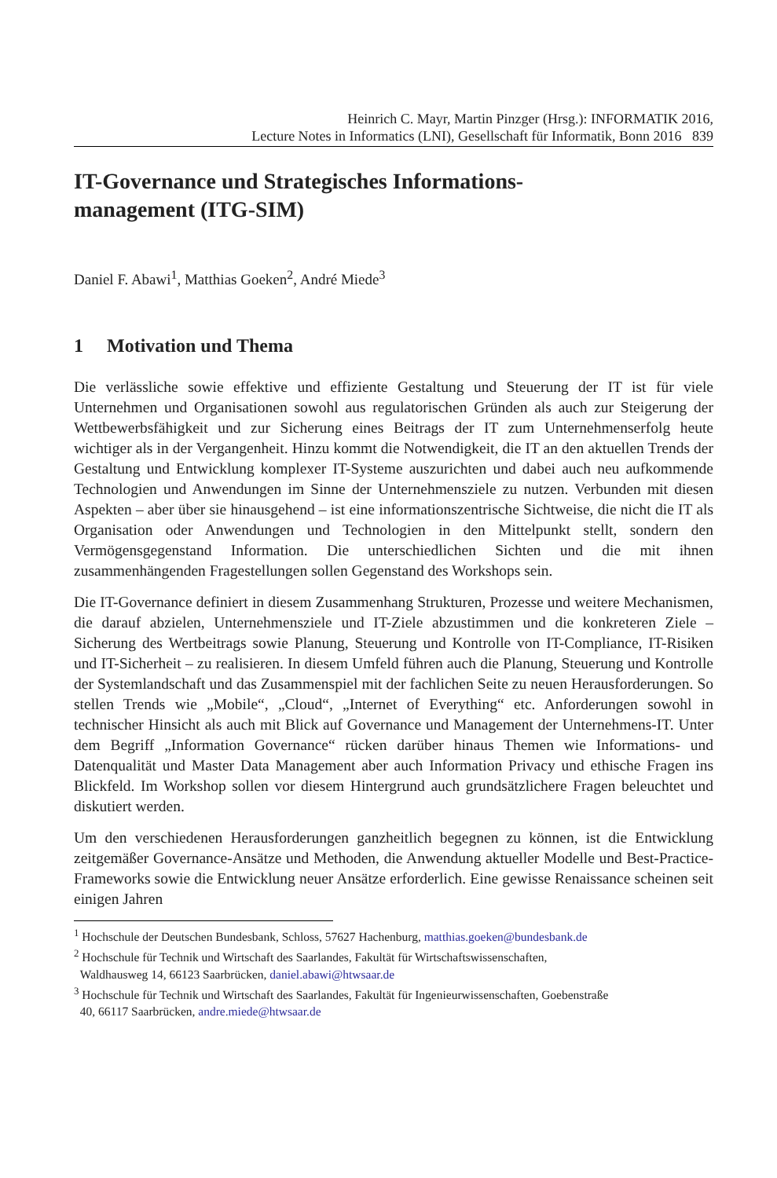Heinrich C. Mayr, Martin Pinzger (Hrsg.): INFORMATIK 2016,
Lecture Notes in Informatics (LNI), Gesellschaft für Informatik, Bonn 2016 839
IT-Governance und Strategisches Informations-
management (ITG-SIM)
Daniel F. Abawi<sup>1</sup>, Matthias Goeken<sup>2</sup>, André Miede<sup>3</sup>
1 Motivation und Thema
Die verlässliche sowie effektive und effiziente Gestaltung und Steuerung der IT ist für viele Unternehmen und Organisationen sowohl aus regulatorischen Gründen als auch zur Steigerung der Wettbewerbsfähigkeit und zur Sicherung eines Beitrags der IT zum Unternehmenserfolg heute wichtiger als in der Vergangenheit. Hinzu kommt die Notwendigkeit, die IT an den aktuellen Trends der Gestaltung und Entwicklung komplexer IT-Systeme auszurichten und dabei auch neu aufkommende Technologien und Anwendungen im Sinne der Unternehmensziele zu nutzen. Verbunden mit diesen Aspekten – aber über sie hinausgehend – ist eine informationszentrische Sichtweise, die nicht die IT als Organisation oder Anwendungen und Technologien in den Mittelpunkt stellt, sondern den Vermögensgegenstand Information. Die unterschiedlichen Sichten und die mit ihnen zusammenhängenden Fragestellungen sollen Gegenstand des Workshops sein.
Die IT-Governance definiert in diesem Zusammenhang Strukturen, Prozesse und weitere Mechanismen, die darauf abzielen, Unternehmensziele und IT-Ziele abzustimmen und die konkreteren Ziele – Sicherung des Wertbeitrags sowie Planung, Steuerung und Kontrolle von IT-Compliance, IT-Risiken und IT-Sicherheit – zu realisieren. In diesem Umfeld führen auch die Planung, Steuerung und Kontrolle der Systemlandschaft und das Zusammenspiel mit der fachlichen Seite zu neuen Herausforderungen. So stellen Trends wie „Mobile“, „Cloud“, „Internet of Everything“ etc. Anforderungen sowohl in technischer Hinsicht als auch mit Blick auf Governance und Management der Unternehmens-IT. Unter dem Begriff „Information Governance“ rücken darüber hinaus Themen wie Informations- und Datenqualität und Master Data Management aber auch Information Privacy und ethische Fragen ins Blickfeld. Im Workshop sollen vor diesem Hintergrund auch grundsätzlichere Fragen beleuchtet und diskutiert werden.
Um den verschiedenen Herausforderungen ganzheitlich begegnen zu können, ist die Entwicklung zeitgemäßer Governance-Ansätze und Methoden, die Anwendung aktueller Modelle und Best-Practice-Frameworks sowie die Entwicklung neuer Ansätze erforderlich. Eine gewisse Renaissance scheinen seit einigen Jahren
<sup>1</sup> Hochschule der Deutschen Bundesbank, Schloss, 57627 Hachenburg, matthias.goeken@bundesbank.de
<sup>2</sup> Hochschule für Technik und Wirtschaft des Saarlandes, Fakultät für Wirtschaftswissenschaften,
Waldhausweg 14, 66123 Saarbrücken, daniel.abawi@htwsaar.de
<sup>3</sup> Hochschule für Technik und Wirtschaft des Saarlandes, Fakultät für Ingenieurwissenschaften, Goebenstraße
40, 66117 Saarbrücken, andre.miede@htwsaar.de